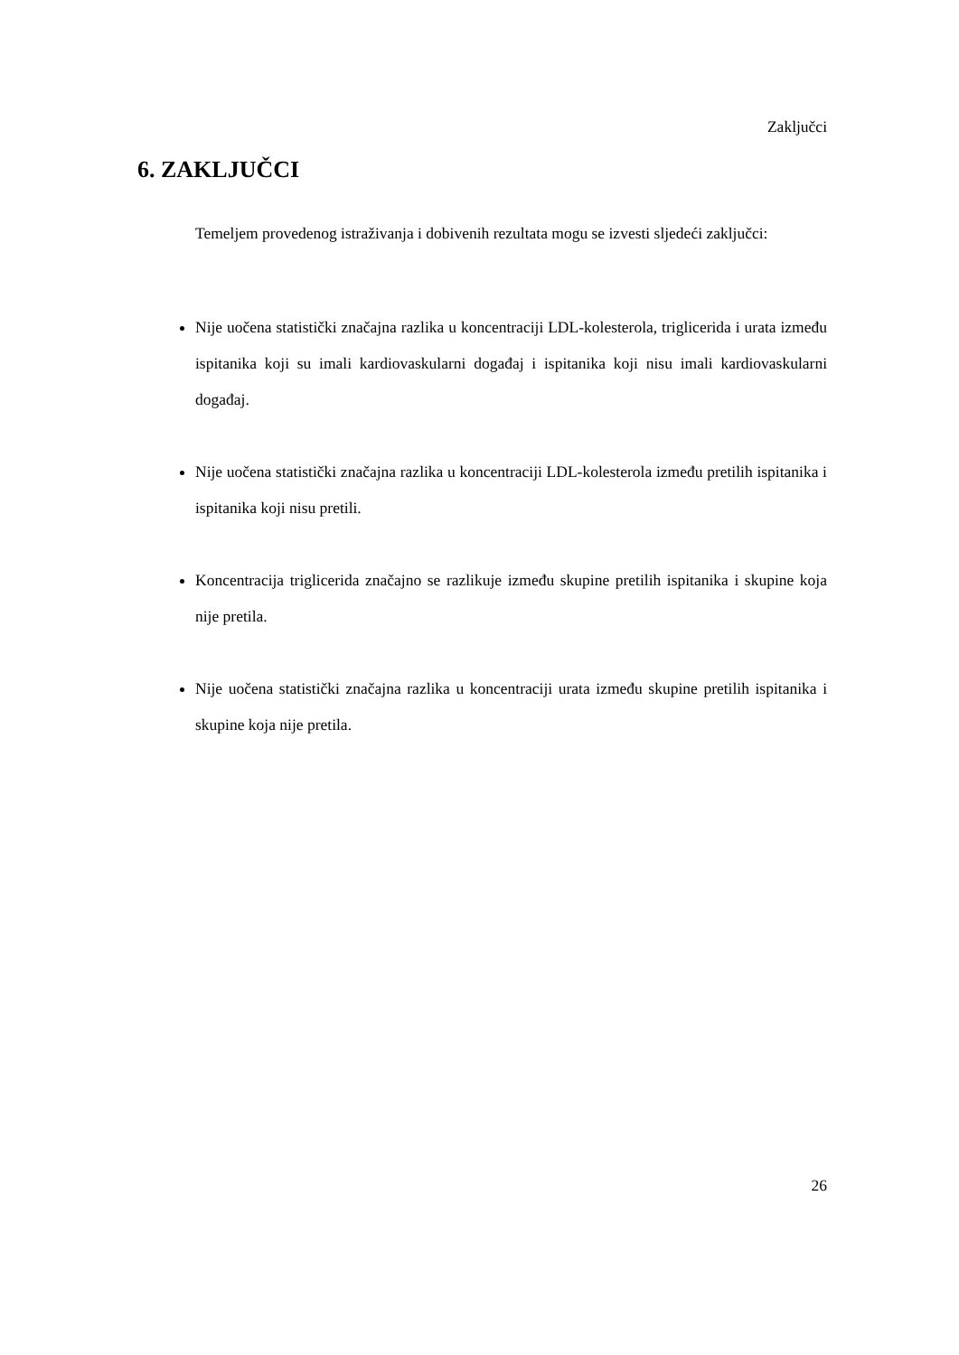Zaključci
6. ZAKLJUČCI
Temeljem provedenog istraživanja i dobivenih rezultata mogu se izvesti sljedeći zaključci:
Nije uočena statistički značajna razlika u koncentraciji LDL-kolesterola, triglicerida i urata između ispitanika koji su imali kardiovaskularni događaj i ispitanika koji nisu imali kardiovaskularni događaj.
Nije uočena statistički značajna razlika u koncentraciji LDL-kolesterola između pretilih ispitanika i ispitanika koji nisu pretili.
Koncentracija triglicerida značajno se razlikuje između skupine pretilih ispitanika i skupine koja nije pretila.
Nije uočena statistički značajna razlika u koncentraciji urata između skupine pretilih ispitanika i skupine koja nije pretila.
26